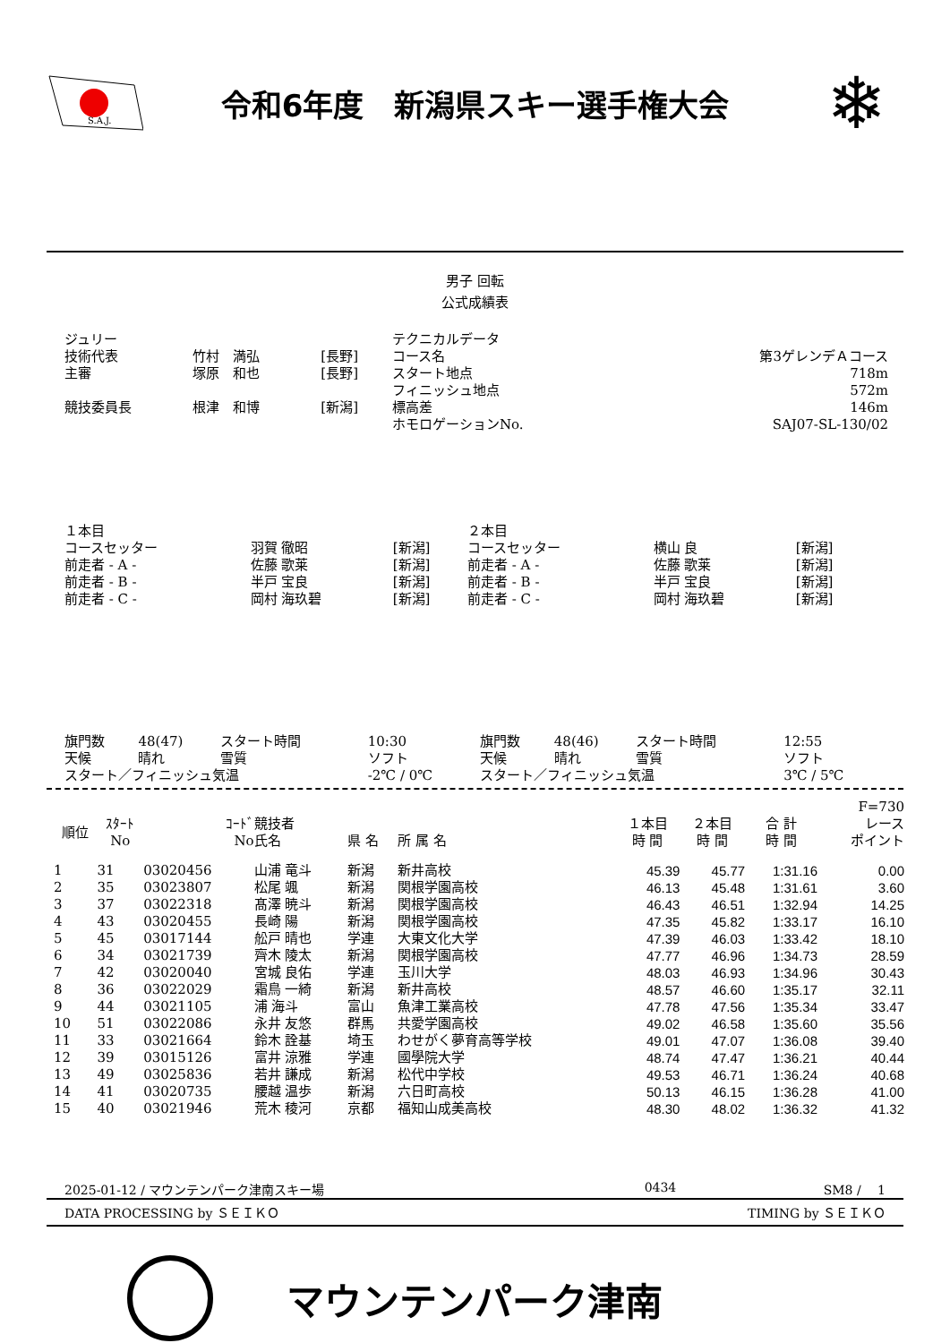S.A.J.
令和6年度　新潟県スキー選手権大会
❄
男子 回転
公式成績表
| ジュリー | | | テクニカルデータ | |
| 技術代表 | 竹村 満弘 | [長野] | コース名 | 第3ゲレンデＡコース |
| 主審 | 塚原 和也 | [長野] | スタート地点 | 718m |
| | | | フィニッシュ地点 | 572m |
| 競技委員長 | 根津 和博 | [新潟] | 標高差 | 146m |
| | | | ホモロゲーションNo. | SAJ07-SL-130/02 |
| １本目 | | | ２本目 | | |
| コースセッター | 羽賀 徹昭 | [新潟] | コースセッター | 横山 良 | [新潟] |
| 前走者 - A - | 佐藤 歌莱 | [新潟] | 前走者 - A - | 佐藤 歌莱 | [新潟] |
| 前走者 - B - | 半戸 宝良 | [新潟] | 前走者 - B - | 半戸 宝良 | [新潟] |
| 前走者 - C - | 岡村 海玖碧 | [新潟] | 前走者 - C - | 岡村 海玖碧 | [新潟] |
| 旗門数 | 48(47) | スタート時間 | 10:30 | 旗門数 | 48(46) | スタート時間 | 12:55 |
| 天候 | 晴れ | 雪質 | ソフト | 天候 | 晴れ | 雪質 | ソフト |
| スタート／フィニッシュ気温 | | | -2℃ / 0℃ | スタート／フィニッシュ気温 | | | 3℃ / 5℃ |
| | | | | | | | | | F=730 |
| --- | --- | --- | --- | --- | --- | --- | --- | --- | --- |
| 順位 | ｽﾀｰﾄ No | ｺｰﾄﾞ No | 競技者 氏名 | 県 名 | 所 属 名 | １本目 時 間 | ２本目 時 間 | 合 計 時 間 | レース ポイント |
| 1 | 31 | 03020456 | 山浦 竜斗 | 新潟 | 新井高校 | 45.39 | 45.77 | 1:31.16 | 0.00 |
| 2 | 35 | 03023807 | 松尾 颯 | 新潟 | 関根学園高校 | 46.13 | 45.48 | 1:31.61 | 3.60 |
| 3 | 37 | 03022318 | 髙澤 暁斗 | 新潟 | 関根学園高校 | 46.43 | 46.51 | 1:32.94 | 14.25 |
| 4 | 43 | 03020455 | 長崎 陽 | 新潟 | 関根学園高校 | 47.35 | 45.82 | 1:33.17 | 16.10 |
| 5 | 45 | 03017144 | 舩戸 晴也 | 学連 | 大東文化大学 | 47.39 | 46.03 | 1:33.42 | 18.10 |
| 6 | 34 | 03021739 | 齊木 陵太 | 新潟 | 関根学園高校 | 47.77 | 46.96 | 1:34.73 | 28.59 |
| 7 | 42 | 03020040 | 宮城 良佑 | 学連 | 玉川大学 | 48.03 | 46.93 | 1:34.96 | 30.43 |
| 8 | 36 | 03022029 | 霜鳥 一綺 | 新潟 | 新井高校 | 48.57 | 46.60 | 1:35.17 | 32.11 |
| 9 | 44 | 03021105 | 浦 海斗 | 富山 | 魚津工業高校 | 47.78 | 47.56 | 1:35.34 | 33.47 |
| 10 | 51 | 03022086 | 永井 友悠 | 群馬 | 共愛学園高校 | 49.02 | 46.58 | 1:35.60 | 35.56 |
| 11 | 33 | 03021664 | 鈴木 詮基 | 埼玉 | わせがく夢育高等学校 | 49.01 | 47.07 | 1:36.08 | 39.40 |
| 12 | 39 | 03015126 | 富井 涼雅 | 学連 | 國學院大学 | 48.74 | 47.47 | 1:36.21 | 40.44 |
| 13 | 49 | 03025836 | 若井 謙成 | 新潟 | 松代中学校 | 49.53 | 46.71 | 1:36.24 | 40.68 |
| 14 | 41 | 03020735 | 腰越 温歩 | 新潟 | 六日町高校 | 50.13 | 46.15 | 1:36.28 | 41.00 |
| 15 | 40 | 03021946 | 荒木 稜河 | 京都 | 福知山成美高校 | 48.30 | 48.02 | 1:36.32 | 41.32 |
2025-01-12 / マウンテンパーク津南スキー場 0434 SM8 /　 1
DATA PROCESSING by ＳＥＩＫＯ TIMING by ＳＥＩＫＯ
マウンテンパーク津南